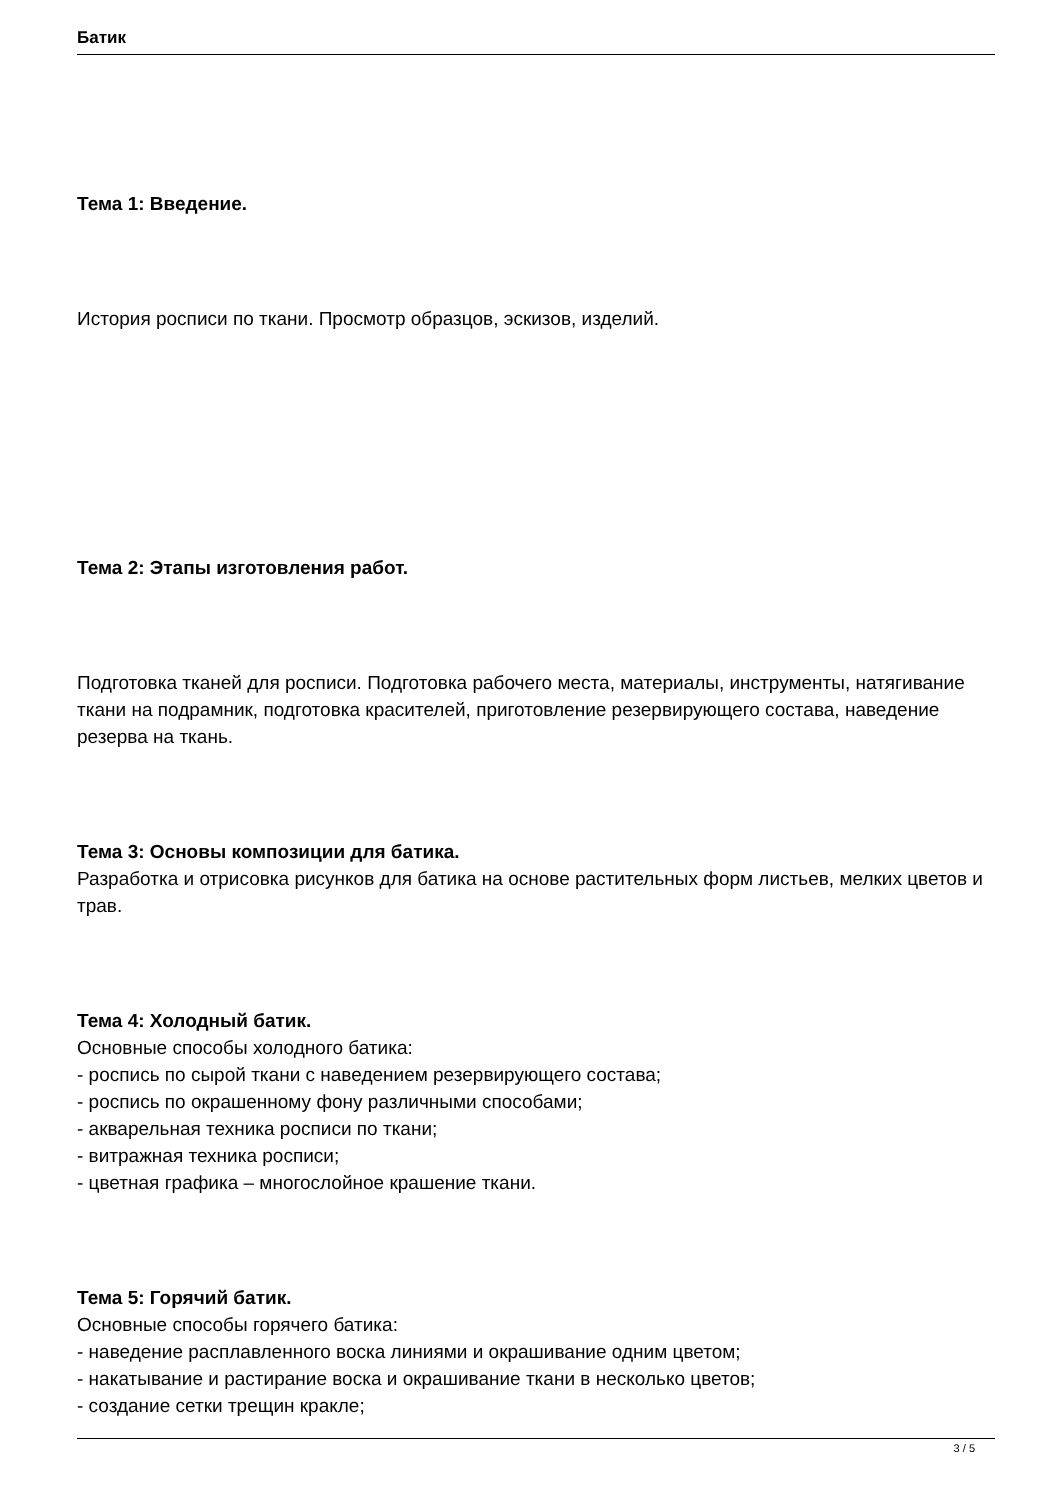Батик
Тема 1: Введение.
История росписи по ткани. Просмотр образцов, эскизов, изделий.
Тема 2: Этапы изготовления работ.
Подготовка тканей для росписи. Подготовка рабочего места, материалы, инструменты, натягивание ткани на подрамник, подготовка красителей, приготовление резервирующего состава, наведение резерва на ткань.
Тема 3: Основы композиции для батика.
Разработка и отрисовка рисунков для батика на основе растительных форм листьев, мелких цветов и трав.
Тема 4: Холодный батик.
Основные способы холодного батика:
- роспись по сырой ткани с наведением резервирующего состава;
- роспись по окрашенному фону различными способами;
- акварельная техника росписи по ткани;
- витражная техника росписи;
- цветная графика – многослойное крашение ткани.
Тема 5: Горячий батик.
Основные способы горячего батика:
- наведение расплавленного воска линиями и окрашивание одним цветом;
- накатывание и растирание воска и окрашивание ткани в несколько цветов;
- создание сетки трещин кракле;
3 / 5